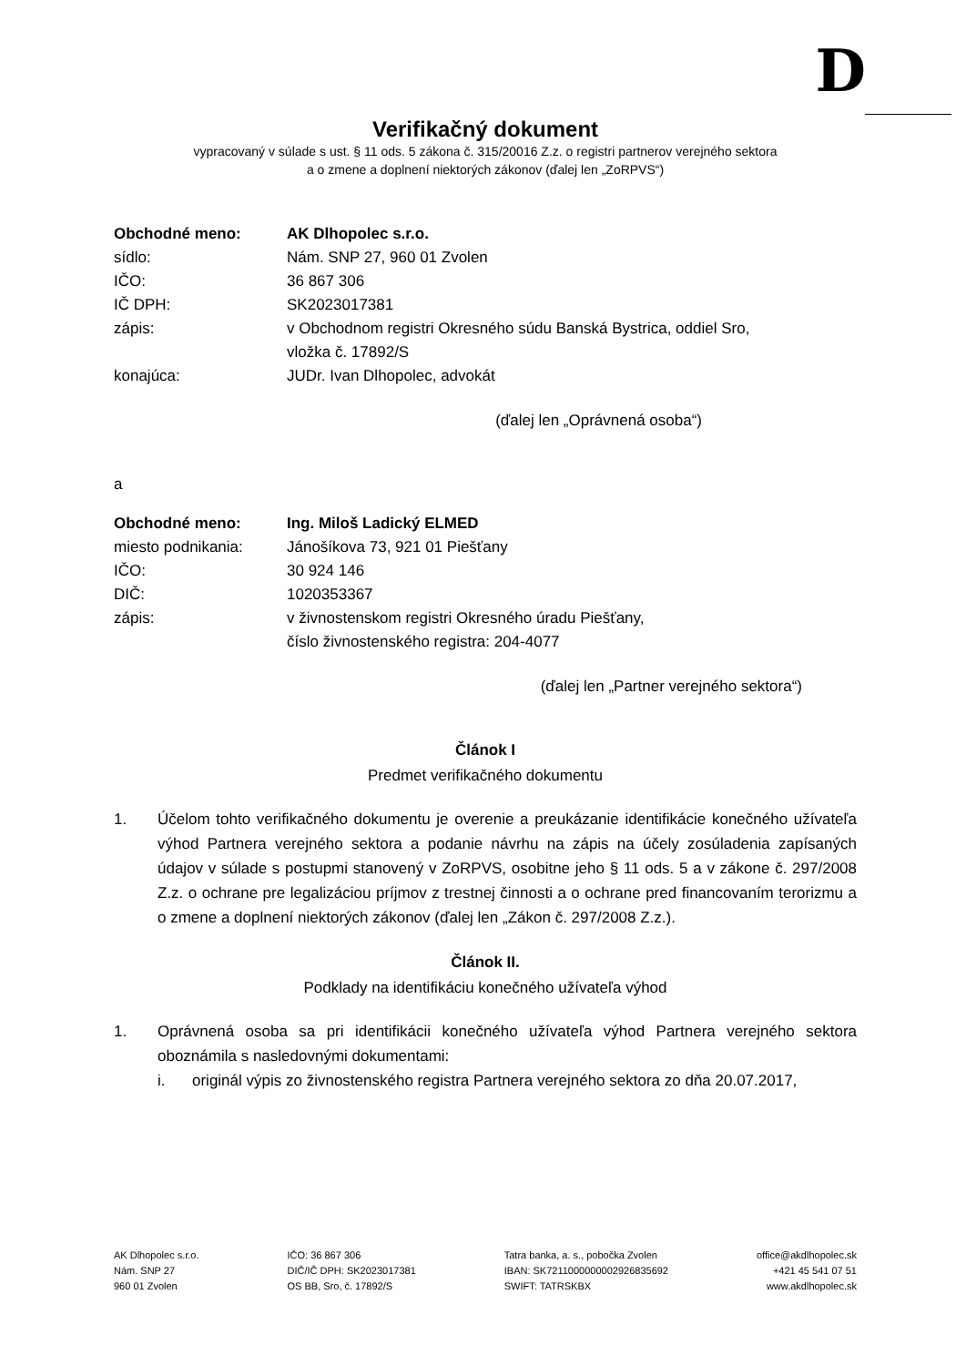D
Verifikačný dokument
vypracovaný v súlade s ust. § 11 ods. 5 zákona č. 315/20016 Z.z. o registri partnerov verejného sektora
a o zmene a doplnení niektorých zákonov (ďalej len „ZoRPVS“)
Obchodné meno: AK Dlhopolec s.r.o.
sídlo: Nám. SNP 27, 960 01 Zvolen
IČO: 36 867 306
IČ DPH: SK2023017381
zápis: v Obchodnom registri Okresného súdu Banská Bystrica, oddiel Sro,
vložka č. 17892/S
konajúca: JUDr. Ivan Dlhopolec, advokát
(ďalej len „Oprávnená osoba“)
a
Obchodné meno: Ing. Miloš Ladický ELMED
miesto podnikania: Jánošíkova 73, 921 01 Piešťany
IČO: 30 924 146
DIČ: 1020353367
zápis: v živnostenskom registri Okresného úradu Piešťany,
číslo živnostenského registra: 204-4077
(ďalej len „Partner verejného sektora“)
Článok I
Predmet verifikačného dokumentu
1. Účelom tohto verifikačného dokumentu je overenie a preukázanie identifikácie konečného užívateľa výhod Partnera verejného sektora a podanie návrhu na zápis na účely zosúladenia zapísaných údajov v súlade s postupmi stanovený v ZoRPVS, osobitne jeho § 11 ods. 5 a v zákone č. 297/2008 Z.z. o ochrane pre legalizáciou príjmov z trestnej činnosti a o ochrane pred financovaním terorizmu a o zmene a doplnení niektorých zákonov (ďalej len „Zákon č. 297/2008 Z.z.).
Článok II.
Podklady na identifikáciu konečného užívateľa výhod
1. Oprávnená osoba sa pri identifikácii konečného užívateľa výhod Partnera verejného sektora oboznámila s nasledovnými dokumentami:
i. originál výpis zo živnostenského registra Partnera verejného sektora zo dňa 20.07.2017,
AK Dlhopolec s.r.o.
Nám. SNP 27
960 01 Zvolen
IČO: 36 867 306
DIČ/IČ DPH: SK2023017381
OS BB, Sro, č. 17892/S
Tatra banka, a. s., pobočka Zvolen
IBAN: SK7211000000002926835692
SWIFT: TATRSKBX
office@akdlhopolec.sk
+421 45 541 07 51
www.akdlhopolec.sk